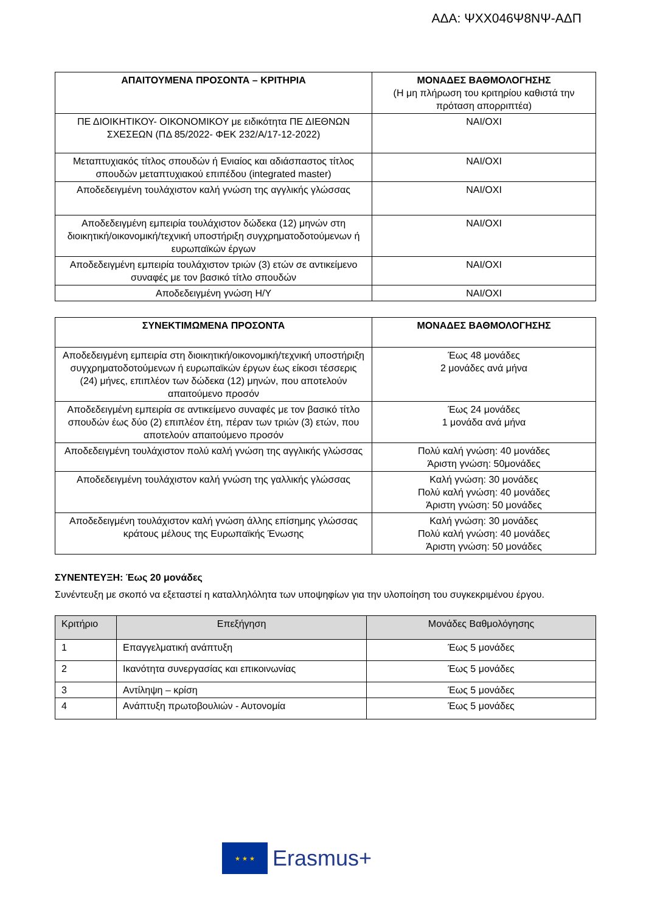ΑΔΑ: ΨΧΧ046Ψ8ΝΨ-ΑΔΠ
| ΑΠΑΙΤΟΥΜΕΝΑ ΠΡΟΣΟΝΤΑ – ΚΡΙΤΗΡΙΑ | ΜΟΝΑΔΕΣ ΒΑΘΜΟΛΟΓΗΣΗΣ (Η μη πλήρωση του κριτηρίου καθιστά την πρόταση απορριπτέα) |
| --- | --- |
| ΠΕ ΔΙΟΙΚΗΤΙΚΟΥ- ΟΙΚΟΝΟΜΙΚΟΥ με ειδικότητα ΠΕ ΔΙΕΘΝΩΝ ΣΧΕΣΕΩΝ (ΠΔ 85/2022- ΦΕΚ 232/Α/17-12-2022) | ΝΑΙ/ΟΧΙ |
| Μεταπτυχιακός τίτλος σπουδών ή Ενιαίος και αδιάσπαστος τίτλος σπουδών μεταπτυχιακού επιπέδου (integrated master) | ΝΑΙ/ΟΧΙ |
| Αποδεδειγμένη τουλάχιστον καλή γνώση της αγγλικής γλώσσας | ΝΑΙ/ΟΧΙ |
| Αποδεδειγμένη εμπειρία τουλάχιστον δώδεκα (12) μηνών στη διοικητική/οικονομική/τεχνική υποστήριξη συγχρηματοδοτούμενων ή ευρωπαϊκών έργων | ΝΑΙ/ΟΧΙ |
| Αποδεδειγμένη εμπειρία τουλάχιστον τριών (3) ετών σε αντικείμενο συναφές με τον βασικό τίτλο σπουδών | ΝΑΙ/ΟΧΙ |
| Αποδεδειγμένη γνώση Η/Υ | ΝΑΙ/ΟΧΙ |
| ΣΥΝΕΚΤΙΜΩΜΕΝΑ ΠΡΟΣΟΝΤΑ | ΜΟΝΑΔΕΣ ΒΑΘΜΟΛΟΓΗΣΗΣ |
| --- | --- |
| Αποδεδειγμένη εμπειρία στη διοικητική/οικονομική/τεχνική υποστήριξη συγχρηματοδοτούμενων ή ευρωπαϊκών έργων έως είκοσι τέσσερις (24) μήνες, επιπλέον των δώδεκα (12) μηνών, που αποτελούν απαιτούμενο προσόν | Έως 48 μονάδες 2 μονάδες ανά μήνα |
| Αποδεδειγμένη εμπειρία σε αντικείμενο συναφές με τον βασικό τίτλο σπουδών έως δύο (2) επιπλέον έτη, πέραν των τριών (3) ετών, που αποτελούν απαιτούμενο προσόν | Έως 24 μονάδες 1 μονάδα ανά μήνα |
| Αποδεδειγμένη τουλάχιστον πολύ καλή γνώση της αγγλικής γλώσσας | Πολύ καλή γνώση: 40 μονάδες Άριστη γνώση: 50μονάδες |
| Αποδεδειγμένη τουλάχιστον καλή γνώση της γαλλικής γλώσσας | Καλή γνώση: 30 μονάδες Πολύ καλή γνώση: 40 μονάδες Άριστη γνώση: 50 μονάδες |
| Αποδεδειγμένη τουλάχιστον καλή γνώση άλλης επίσημης γλώσσας κράτους μέλους της Ευρωπαϊκής Ένωσης | Καλή γνώση: 30 μονάδες Πολύ καλή γνώση: 40 μονάδες Άριστη γνώση: 50 μονάδες |
ΣΥΝΕΝΤΕΥΞΗ: Έως 20 μονάδες
Συνέντευξη με σκοπό να εξεταστεί η καταλληλόλητα των υποψηφίων για την υλοποίηση του συγκεκριμένου έργου.
| Κριτήριο | Επεξήγηση | Μονάδες Βαθμολόγησης |
| --- | --- | --- |
| 1 | Επαγγελματική ανάπτυξη | Έως 5 μονάδες |
| 2 | Ικανότητα συνεργασίας και επικοινωνίας | Έως 5 μονάδες |
| 3 | Αντίληψη – κρίση | Έως 5 μονάδες |
| 4 | Ανάπτυξη πρωτοβουλιών - Αυτονομία | Έως 5 μονάδες |
★ ★ ★
Erasmus+